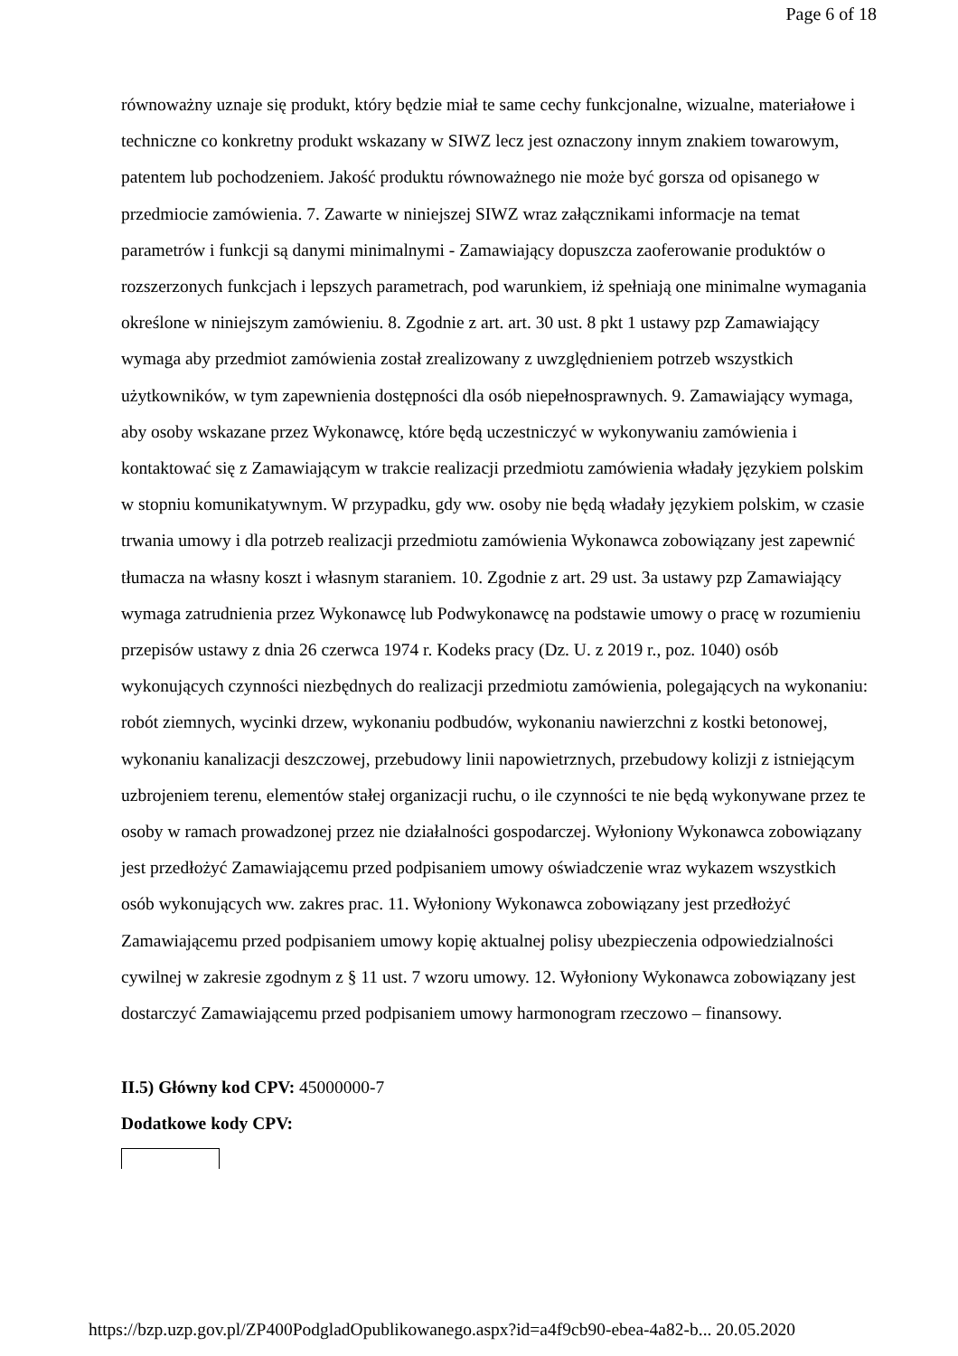Page 6 of 18
równoważny uznaje się produkt, który będzie miał te same cechy funkcjonalne, wizualne, materiałowe i techniczne co konkretny produkt wskazany w SIWZ lecz jest oznaczony innym znakiem towarowym, patentem lub pochodzeniem. Jakość produktu równoważnego nie może być gorsza od opisanego w przedmiocie zamówienia. 7. Zawarte w niniejszej SIWZ wraz załącznikami informacje na temat parametrów i funkcji są danymi minimalnymi - Zamawiający dopuszcza zaoferowanie produktów o rozszerzonych funkcjach i lepszych parametrach, pod warunkiem, iż spełniają one minimalne wymagania określone w niniejszym zamówieniu. 8. Zgodnie z art. art. 30 ust. 8 pkt 1 ustawy pzp Zamawiający wymaga aby przedmiot zamówienia został zrealizowany z uwzględnieniem potrzeb wszystkich użytkowników, w tym zapewnienia dostępności dla osób niepełnosprawnych. 9. Zamawiający wymaga, aby osoby wskazane przez Wykonawcę, które będą uczestniczyć w wykonywaniu zamówienia i kontaktować się z Zamawiającym w trakcie realizacji przedmiotu zamówienia władały językiem polskim w stopniu komunikatywnym. W przypadku, gdy ww. osoby nie będą władały językiem polskim, w czasie trwania umowy i dla potrzeb realizacji przedmiotu zamówienia Wykonawca zobowiązany jest zapewnić tłumacza na własny koszt i własnym staraniem. 10. Zgodnie z art. 29 ust. 3a ustawy pzp Zamawiający wymaga zatrudnienia przez Wykonawcę lub Podwykonawcę na podstawie umowy o pracę w rozumieniu przepisów ustawy z dnia 26 czerwca 1974 r. Kodeks pracy (Dz. U. z 2019 r., poz. 1040) osób wykonujących czynności niezbędnych do realizacji przedmiotu zamówienia, polegających na wykonaniu: robót ziemnych, wycinki drzew, wykonaniu podbudów, wykonaniu nawierzchni z kostki betonowej, wykonaniu kanalizacji deszczowej, przebudowy linii napowietrznych, przebudowy kolizji z istniejącym uzbrojeniem terenu, elementów stałej organizacji ruchu, o ile czynności te nie będą wykonywane przez te osoby w ramach prowadzonej przez nie działalności gospodarczej. Wyłoniony Wykonawca zobowiązany jest przedłożyć Zamawiającemu przed podpisaniem umowy oświadczenie wraz wykazem wszystkich osób wykonujących ww. zakres prac. 11. Wyłoniony Wykonawca zobowiązany jest przedłożyć Zamawiającemu przed podpisaniem umowy kopię aktualnej polisy ubezpieczenia odpowiedzialności cywilnej w zakresie zgodnym z § 11 ust. 7 wzoru umowy. 12. Wyłoniony Wykonawca zobowiązany jest dostarczyć Zamawiającemu przed podpisaniem umowy harmonogram rzeczowo – finansowy.
II.5) Główny kod CPV: 45000000-7
Dodatkowe kody CPV:
https://bzp.uzp.gov.pl/ZP400PodgladOpublikowanego.aspx?id=a4f9cb90-ebea-4a82-b... 20.05.2020